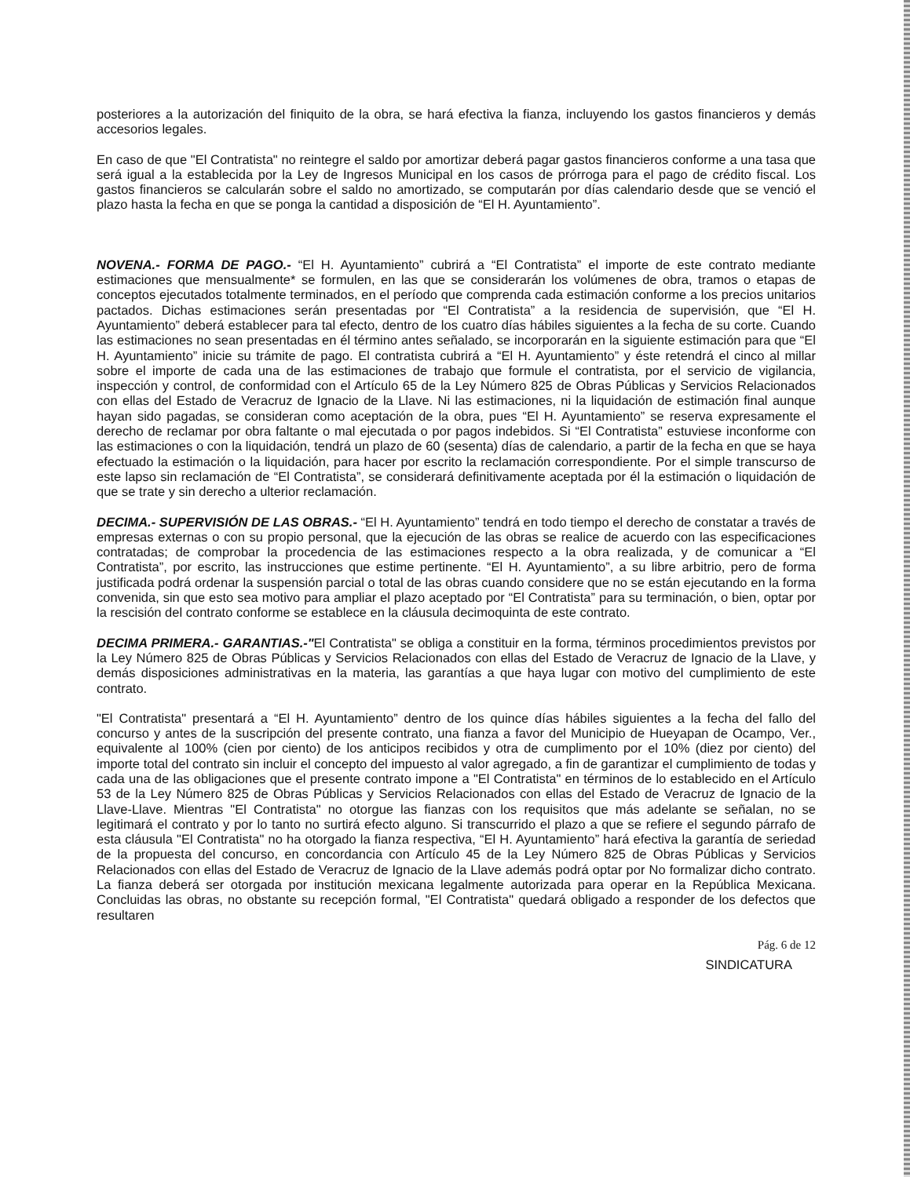posteriores a la autorización del finiquito de la obra, se hará efectiva la fianza, incluyendo los gastos financieros y demás accesorios legales.
En caso de que "El Contratista" no reintegre el saldo por amortizar deberá pagar gastos financieros conforme a una tasa que será igual a la establecida por la Ley de Ingresos Municipal en los casos de prórroga para el pago de crédito fiscal. Los gastos financieros se calcularán sobre el saldo no amortizado, se computarán por días calendario desde que se venció el plazo hasta la fecha en que se ponga la cantidad a disposición de “El H. Ayuntamiento”.
NOVENA.- FORMA DE PAGO.- “El H. Ayuntamiento” cubrirá a “El Contratista” el importe de este contrato mediante estimaciones que mensualmente* se formulen, en las que se considerarán los volúmenes de obra, tramos o etapas de conceptos ejecutados totalmente terminados, en el período que comprenda cada estimación conforme a los precios unitarios pactados. Dichas estimaciones serán presentadas por “El Contratista” a la residencia de supervisión, que “El H. Ayuntamiento” deberá establecer para tal efecto, dentro de los cuatro días hábiles siguientes a la fecha de su corte. Cuando las estimaciones no sean presentadas en él término antes señalado, se incorporarán en la siguiente estimación para que “El H. Ayuntamiento” inicie su trámite de pago. El contratista cubrirá a “El H. Ayuntamiento” y éste retendrá el cinco al millar sobre el importe de cada una de las estimaciones de trabajo que formule el contratista, por el servicio de vigilancia, inspección y control, de conformidad con el Artículo 65 de la Ley Número 825 de Obras Públicas y Servicios Relacionados con ellas del Estado de Veracruz de Ignacio de la Llave. Ni las estimaciones, ni la liquidación de estimación final aunque hayan sido pagadas, se consideran como aceptación de la obra, pues “El H. Ayuntamiento” se reserva expresamente el derecho de reclamar por obra faltante o mal ejecutada o por pagos indebidos. Si “El Contratista” estuviese inconforme con las estimaciones o con la liquidación, tendrá un plazo de 60 (sesenta) días de calendario, a partir de la fecha en que se haya efectuado la estimación o la liquidación, para hacer por escrito la reclamación correspondiente. Por el simple transcurso de este lapso sin reclamación de “El Contratista”, se considerará definitivamente aceptada por él la estimación o liquidación de que se trate y sin derecho a ulterior reclamación.
DECIMA.- SUPERVISIÓN DE LAS OBRAS.- “El H. Ayuntamiento” tendrá en todo tiempo el derecho de constatar a través de empresas externas o con su propio personal, que la ejecución de las obras se realice de acuerdo con las especificaciones contratadas; de comprobar la procedencia de las estimaciones respecto a la obra realizada, y de comunicar a “El Contratista”, por escrito, las instrucciones que estime pertinente. “El H. Ayuntamiento”, a su libre arbitrio, pero de forma justificada podrá ordenar la suspensión parcial o total de las obras cuando considere que no se están ejecutando en la forma convenida, sin que esto sea motivo para ampliar el plazo aceptado por “El Contratista” para su terminación, o bien, optar por la rescisión del contrato conforme se establece en la cláusula decimoquinta de este contrato.
DECIMA PRIMERA.- GARANTIAS.-"El Contratista" se obliga a constituir en la forma, términos procedimientos previstos por la Ley Número 825 de Obras Públicas y Servicios Relacionados con ellas del Estado de Veracruz de Ignacio de la Llave, y demás disposiciones administrativas en la materia, las garantías a que haya lugar con motivo del cumplimiento de este contrato.
"El Contratista" presentará a “El H. Ayuntamiento” dentro de los quince días hábiles siguientes a la fecha del fallo del concurso y antes de la suscripción del presente contrato, una fianza a favor del Municipio de Hueyapan de Ocampo, Ver., equivalente al 100% (cien por ciento) de los anticipos recibidos y otra de cumplimento por el 10% (diez por ciento) del importe total del contrato sin incluir el concepto del impuesto al valor agregado, a fin de garantizar el cumplimiento de todas y cada una de las obligaciones que el presente contrato impone a "El Contratista" en términos de lo establecido en el Artículo 53 de la Ley Número 825 de Obras Públicas y Servicios Relacionados con ellas del Estado de Veracruz de Ignacio de la Llave-Llave. Mientras "El Contratista" no otorgue las fianzas con los requisitos que más adelante se señalan, no se legitimará el contrato y por lo tanto no surtirá efecto alguno. Si transcurrido el plazo a que se refiere el segundo párrafo de esta cláusula "El Contratista" no ha otorgado la fianza respectiva, “El H. Ayuntamiento” hará efectiva la garantía de seriedad de la propuesta del concurso, en concordancia con Artículo 45 de la Ley Número 825 de Obras Públicas y Servicios Relacionados con ellas del Estado de Veracruz de Ignacio de la Llave además podrá optar por No formalizar dicho contrato. La fianza deberá ser otorgada por institución mexicana legalmente autorizada para operar en la República Mexicana. Concluidas las obras, no obstante su recepción formal, "El Contratista" quedará obligado a responder de los defectos que resultaren
Pág. 6 de 12
SINDICATURA